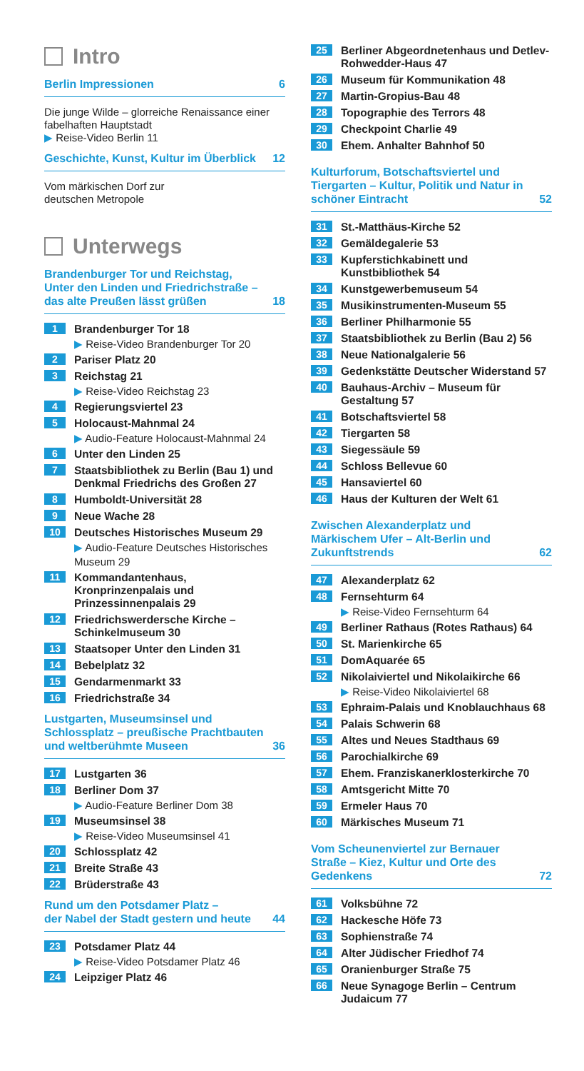Intro
Berlin Impressionen 6
Die junge Wilde – glorreiche Renaissance einer fabelhaften Hauptstadt
▶ Reise-Video Berlin 11
Geschichte, Kunst, Kultur im Überblick 12
Vom märkischen Dorf zur
deutschen Metropole
Unterwegs
Brandenburger Tor und Reichstag,
Unter den Linden und Friedrichstraße –
das alte Preußen lässt grüßen 18
1 Brandenburger Tor 18
▶ Reise-Video Brandenburger Tor 20
2 Pariser Platz 20
3 Reichstag 21
▶ Reise-Video Reichstag 23
4 Regierungsviertel 23
5 Holocaust-Mahnmal 24
▶ Audio-Feature Holocaust-Mahnmal 24
6 Unter den Linden 25
7 Staatsbibliothek zu Berlin (Bau 1) und Denkmal Friedrichs des Großen 27
8 Humboldt-Universität 28
9 Neue Wache 28
10 Deutsches Historisches Museum 29
▶ Audio-Feature Deutsches Historisches Museum 29
11 Kommandantenhaus, Kronprinzenpalais und Prinzessinnenpalais 29
12 Friedrichswerdersche Kirche – Schinkelmuseum 30
13 Staatsoper Unter den Linden 31
14 Bebelplatz 32
15 Gendarmenmarkt 33
16 Friedrichstraße 34
Lustgarten, Museumsinsel und
Schlossplatz – preußische Prachtbauten
und weltberühmte Museen 36
17 Lustgarten 36
18 Berliner Dom 37
▶ Audio-Feature Berliner Dom 38
19 Museumsinsel 38
▶ Reise-Video Museumsinsel 41
20 Schlossplatz 42
21 Breite Straße 43
22 Brüderstraße 43
Rund um den Potsdamer Platz –
der Nabel der Stadt gestern und heute 44
23 Potsdamer Platz 44
▶ Reise-Video Potsdamer Platz 46
24 Leipziger Platz 46
25 Berliner Abgeordnetenhaus und Detlev-Rohwedder-Haus 47
26 Museum für Kommunikation 48
27 Martin-Gropius-Bau 48
28 Topographie des Terrors 48
29 Checkpoint Charlie 49
30 Ehem. Anhalter Bahnhof 50
Kulturforum, Botschaftsviertel und
Tiergarten – Kultur, Politik und Natur in
schöner Eintracht 52
31 St.-Matthäus-Kirche 52
32 Gemäldegalerie 53
33 Kupferstichkabinett und Kunstbibliothek 54
34 Kunstgewerbemuseum 54
35 Musikinstrumenten-Museum 55
36 Berliner Philharmonie 55
37 Staatsbibliothek zu Berlin (Bau 2) 56
38 Neue Nationalgalerie 56
39 Gedenkstätte Deutscher Widerstand 57
40 Bauhaus-Archiv – Museum für Gestaltung 57
41 Botschaftsviertel 58
42 Tiergarten 58
43 Siegessäule 59
44 Schloss Bellevue 60
45 Hansaviertel 60
46 Haus der Kulturen der Welt 61
Zwischen Alexanderplatz und
Märkischem Ufer – Alt-Berlin und
Zukunftstrends 62
47 Alexanderplatz 62
48 Fernsehturm 64
▶ Reise-Video Fernsehturm 64
49 Berliner Rathaus (Rotes Rathaus) 64
50 St. Marienkirche 65
51 DomAquarée 65
52 Nikolaiviertel und Nikolaikirche 66
▶ Reise-Video Nikolaiviertel 68
53 Ephraim-Palais und Knoblauchhaus 68
54 Palais Schwerin 68
55 Altes und Neues Stadthaus 69
56 Parochialkirche 69
57 Ehem. Franziskanerklosterkirche 70
58 Amtsgericht Mitte 70
59 Ermeler Haus 70
60 Märkisches Museum 71
Vom Scheunenviertel zur Bernauer
Straße – Kiez, Kultur und Orte des
Gedenkens 72
61 Volksbühne 72
62 Hackesche Höfe 73
63 Sophienstraße 74
64 Alter Jüdischer Friedhof 74
65 Oranienburger Straße 75
66 Neue Synagoge Berlin – Centrum Judaicum 77